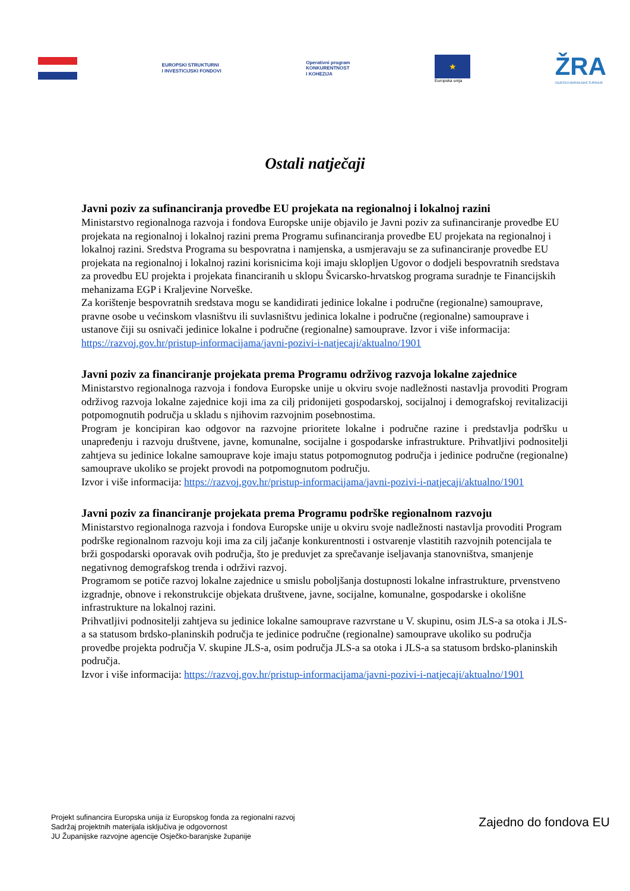EUROPSKI STRUKTURNI
I INVESTICIJSKI FONDOVI
Operativni program
KONKURENTNOST
I KOHEZIJA
★
Europska unija
ŽRA
OSJEČKO-BARANJSKE ŽUPANIJE
Ostali natječaji
Javni poziv za sufinanciranja provedbe EU projekata na regionalnoj i lokalnoj razini
Ministarstvo regionalnoga razvoja i fondova Europske unije objavilo je Javni poziv za sufinanciranje provedbe EU projekata na regionalnoj i lokalnoj razini prema Programu sufinanciranja provedbe EU projekata na regionalnoj i lokalnoj razini. Sredstva Programa su bespovratna i namjenska, a usmjeravaju se za sufinanciranje provedbe EU projekata na regionalnoj i lokalnoj razini korisnicima koji imaju sklopljen Ugovor o dodjeli bespovratnih sredstava za provedbu EU projekta i projekata financiranih u sklopu Švicarsko-hrvatskog programa suradnje te Financijskih mehanizama EGP i Kraljevine Norveške.
Za korištenje bespovratnih sredstava mogu se kandidirati jedinice lokalne i područne (regionalne) samouprave, pravne osobe u većinskom vlasništvu ili suvlasništvu jedinica lokalne i područne (regionalne) samouprave i ustanove čiji su osnivači jedinice lokalne i područne (regionalne) samouprave. Izvor i više informacija: https://razvoj.gov.hr/pristup-informacijama/javni-pozivi-i-natjecaji/aktualno/1901
Javni poziv za financiranje projekata prema Programu održivog razvoja lokalne zajednice
Ministarstvo regionalnoga razvoja i fondova Europske unije u okviru svoje nadležnosti nastavlja provoditi Program održivog razvoja lokalne zajednice koji ima za cilj pridonijeti gospodarskoj, socijalnoj i demografskoj revitalizaciji potpomognutih područja u skladu s njihovim razvojnim posebnostima.
Program je koncipiran kao odgovor na razvojne prioritete lokalne i područne razine i predstavlja podršku u unapređenju i razvoju društvene, javne, komunalne, socijalne i gospodarske infrastrukture. Prihvatljivi podnositelji zahtjeva su jedinice lokalne samouprave koje imaju status potpomognutog područja i jedinice područne (regionalne) samouprave ukoliko se projekt provodi na potpomognutom području.
Izvor i više informacija: https://razvoj.gov.hr/pristup-informacijama/javni-pozivi-i-natjecaji/aktualno/1901
Javni poziv za financiranje projekata prema Programu podrške regionalnom razvoju
Ministarstvo regionalnoga razvoja i fondova Europske unije u okviru svoje nadležnosti nastavlja provoditi Program podrške regionalnom razvoju koji ima za cilj jačanje konkurentnosti i ostvarenje vlastitih razvojnih potencijala te brži gospodarski oporavak ovih područja, što je preduvjet za sprečavanje iseljavanja stanovništva, smanjenje negativnog demografskog trenda i održivi razvoj.
Programom se potiče razvoj lokalne zajednice u smislu poboljšanja dostupnosti lokalne infrastrukture, prvenstveno izgradnje, obnove i rekonstrukcije objekata društvene, javne, socijalne, komunalne, gospodarske i okolišne infrastrukture na lokalnoj razini.
Prihvatljivi podnositelji zahtjeva su jedinice lokalne samouprave razvrstane u V. skupinu, osim JLS-a sa otoka i JLS-a sa statusom brdsko-planinskih područja te jedinice područne (regionalne) samouprave ukoliko su područja provedbe projekta područja V. skupine JLS-a, osim područja JLS-a sa otoka i JLS-a sa statusom brdsko-planinskih područja.
Izvor i više informacija: https://razvoj.gov.hr/pristup-informacijama/javni-pozivi-i-natjecaji/aktualno/1901
Projekt sufinancira Europska unija iz Europskog fonda za regionalni razvoj
Sadržaj projektnih materijala isključiva je odgovornost
JU Županijske razvojne agencije Osječko-baranjske županije
Zajedno do fondova EU